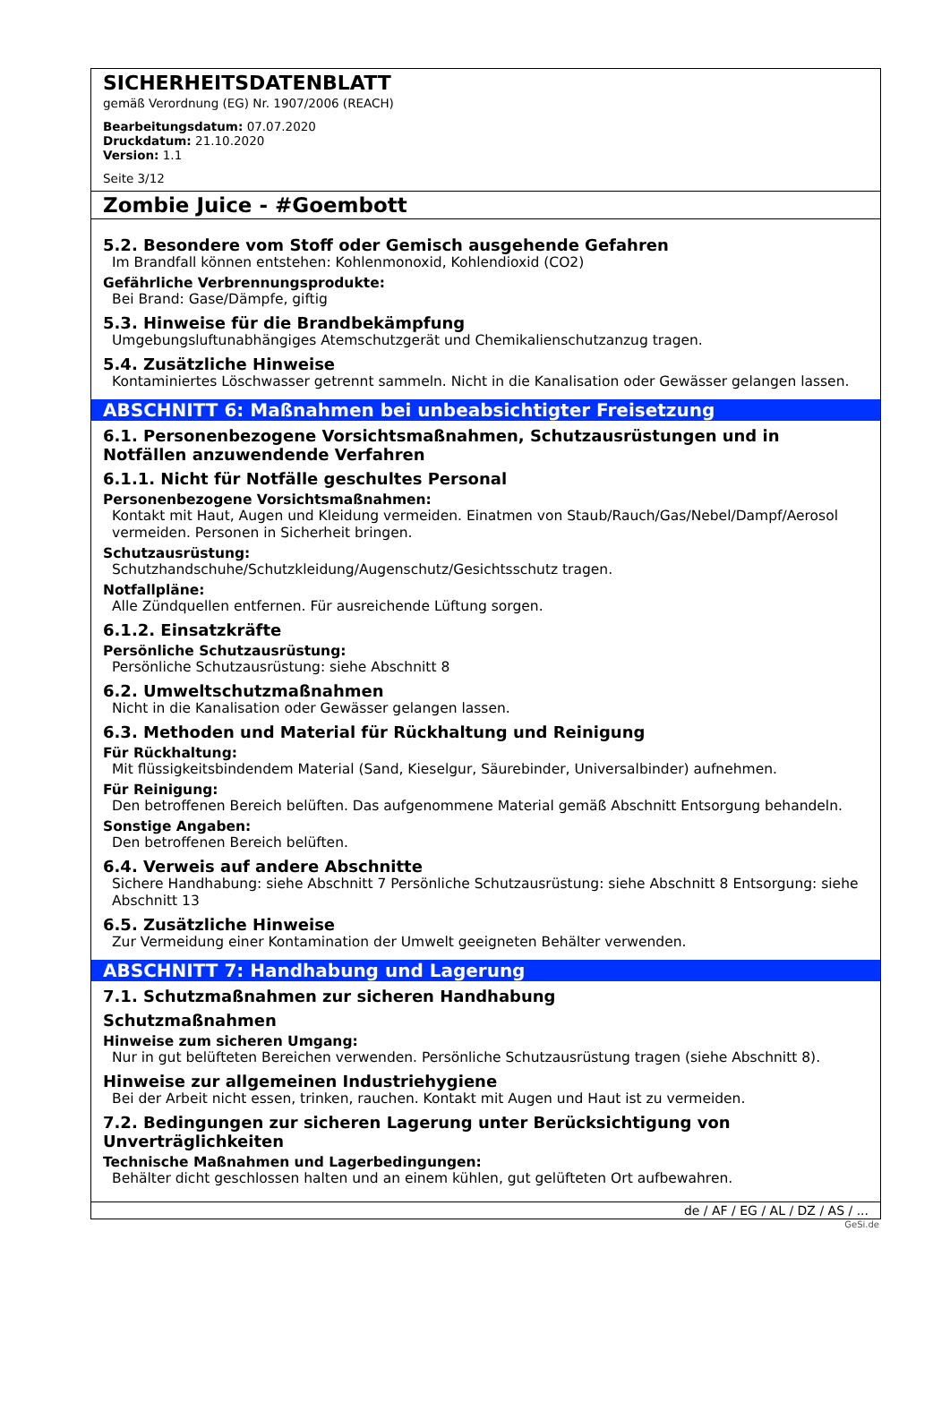SICHERHEITSDATENBLATT
gemäß Verordnung (EG) Nr. 1907/2006 (REACH)
Bearbeitungsdatum: 07.07.2020
Druckdatum: 21.10.2020
Version: 1.1
Seite 3/12
Zombie Juice - #Goembott
5.2. Besondere vom Stoff oder Gemisch ausgehende Gefahren
Im Brandfall können entstehen: Kohlenmonoxid, Kohlendioxid (CO2)
Gefährliche Verbrennungsprodukte:
Bei Brand: Gase/Dämpfe, giftig
5.3. Hinweise für die Brandbekämpfung
Umgebungsluftunabhängiges Atemschutzgerät und Chemikalienschutzanzug tragen.
5.4. Zusätzliche Hinweise
Kontaminiertes Löschwasser getrennt sammeln. Nicht in die Kanalisation oder Gewässer gelangen lassen.
ABSCHNITT 6: Maßnahmen bei unbeabsichtigter Freisetzung
6.1. Personenbezogene Vorsichtsmaßnahmen, Schutzausrüstungen und in Notfällen anzuwendende Verfahren
6.1.1. Nicht für Notfälle geschultes Personal
Personenbezogene Vorsichtsmaßnahmen:
Kontakt mit Haut, Augen und Kleidung vermeiden. Einatmen von Staub/Rauch/Gas/Nebel/Dampf/Aerosol vermeiden. Personen in Sicherheit bringen.
Schutzausrüstung:
Schutzhandschuhe/Schutzkleidung/Augenschutz/Gesichtsschutz tragen.
Notfallpläne:
Alle Zündquellen entfernen. Für ausreichende Lüftung sorgen.
6.1.2. Einsatzkräfte
Persönliche Schutzausrüstung:
Persönliche Schutzausrüstung: siehe Abschnitt 8
6.2. Umweltschutzmaßnahmen
Nicht in die Kanalisation oder Gewässer gelangen lassen.
6.3. Methoden und Material für Rückhaltung und Reinigung
Für Rückhaltung:
Mit flüssigkeitsbindendem Material (Sand, Kieselgur, Säurebinder, Universalbinder) aufnehmen.
Für Reinigung:
Den betroffenen Bereich belüften. Das aufgenommene Material gemäß Abschnitt Entsorgung behandeln.
Sonstige Angaben:
Den betroffenen Bereich belüften.
6.4. Verweis auf andere Abschnitte
Sichere Handhabung: siehe Abschnitt 7 Persönliche Schutzausrüstung: siehe Abschnitt 8 Entsorgung: siehe Abschnitt 13
6.5. Zusätzliche Hinweise
Zur Vermeidung einer Kontamination der Umwelt geeigneten Behälter verwenden.
ABSCHNITT 7: Handhabung und Lagerung
7.1. Schutzmaßnahmen zur sicheren Handhabung
Schutzmaßnahmen
Hinweise zum sicheren Umgang:
Nur in gut belüfteten Bereichen verwenden. Persönliche Schutzausrüstung tragen (siehe Abschnitt 8).
Hinweise zur allgemeinen Industriehygiene
Bei der Arbeit nicht essen, trinken, rauchen. Kontakt mit Augen und Haut ist zu vermeiden.
7.2. Bedingungen zur sicheren Lagerung unter Berücksichtigung von Unverträglichkeiten
Technische Maßnahmen und Lagerbedingungen:
Behälter dicht geschlossen halten und an einem kühlen, gut gelüfteten Ort aufbewahren.
de / AF / EG / AL / DZ / AS / ...
GeSi.de